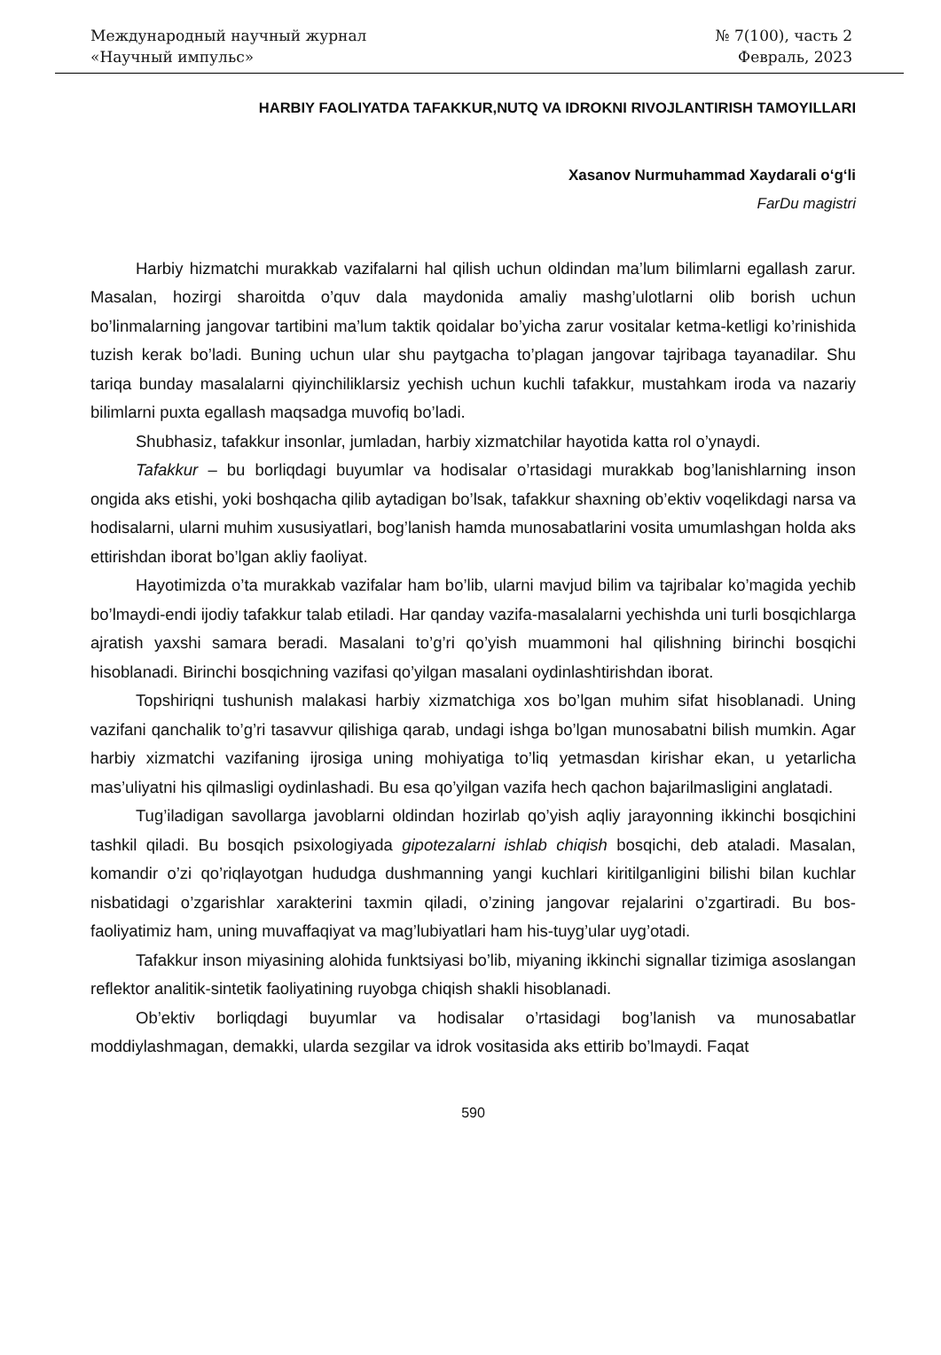Международный научный журнал
«Научный импульс»
№ 7(100), часть 2
Февраль, 2023
HARBIY FAOLIYATDA TAFAKKUR,NUTQ VA IDROKNI RIVOJLANTIRISH TAMOYILLARI
Xasanov Nurmuhammad Xaydarali o‘g‘li
FarDu magistri
Harbiy hizmatchi murakkab vazifalarni hal qilish uchun oldindan ma’lum bilimlarni egallash zarur. Masalan, hozirgi sharoitda o’quv dala maydonida amaliy mashg’ulotlarni olib borish uchun bo’linmalarning jangovar tartibini ma’lum taktik qoidalar bo’yicha zarur vositalar ketma-ketligi ko’rinishida tuzish kerak bo’ladi. Buning uchun ular shu paytgacha to’plagan jangovar tajribaga tayanadilar. Shu tariqa bunday masalalarni qiyinchiliklarsiz yechish uchun kuchli tafakkur, mustahkam iroda va nazariy bilimlarni puxta egallash maqsadga muvofiq bo’ladi.
Shubhasiz, tafakkur insonlar, jumladan, harbiy xizmatchilar hayotida katta rol o’ynaydi.
Tafakkur – bu borliqdagi buyumlar va hodisalar o’rtasidagi murakkab bog’lanishlarning inson ongida aks etishi, yoki boshqacha qilib aytadigan bo’lsak, tafakkur shaxning ob’ektiv voqelikdagi narsa va hodisalarni, ularni muhim xususiyatlari, bog’lanish hamda munosabatlarini vosita umumlashgan holda aks ettirishdan iborat bo’lgan akliy faoliyat.
Hayotimizda o’ta murakkab vazifalar ham bo’lib, ularni mavjud bilim va tajribalar ko’magida yechib bo’lmaydi-endi ijodiy tafakkur talab etiladi. Har qanday vazifa-masalalarni yechishda uni turli bosqichlarga ajratish yaxshi samara beradi. Masalani to’g’ri qo’yish muammoni hal qilishning birinchi bosqichi hisoblanadi. Birinchi bosqichning vazifasi qo’yilgan masalani oydinlashtirishdan iborat.
Topshiriqni tushunish malakasi harbiy xizmatchiga xos bo’lgan muhim sifat hisoblanadi. Uning vazifani qanchalik to’g’ri tasavvur qilishiga qarab, undagi ishga bo’lgan munosabatni bilish mumkin. Agar harbiy xizmatchi vazifaning ijrosiga uning mohiyatiga to’liq yetmasdan kirishar ekan, u yetarlicha mas’uliyatni his qilmasligi oydinlashadi. Bu esa qo’yilgan vazifa hech qachon bajarilmasligini anglatadi.
Tug’iladigan savollarga javoblarni oldindan hozirlab qo’yish aqliy jarayonning ikkinchi bosqichini tashkil qiladi. Bu bosqich psixologiyada gipotezalarni ishlab chiqish bosqichi, deb ataladi. Masalan, komandir o’zi qo’riqlayotgan hududga dushmanning yangi kuchlari kiritilganligini bilishi bilan kuchlar nisbatidagi o’zgarishlar xarakterini taxmin qiladi, o’zining jangovar rejalarini o’zgartiradi. Bu bos-faoliyatimiz ham, uning muvaffaqiyat va mag’lubiyatlari ham his-tuyg’ular uyg’otadi.
Tafakkur inson miyasining alohida funktsiyasi bo’lib, miyaning ikkinchi signallar tizimiga asoslangan reflektor analitik-sintetik faoliyatining ruyobga chiqish shakli hisoblanadi.
Ob’ektiv borliqdagi buyumlar va hodisalar o’rtasidagi bog’lanish va munosabatlar moddiylashmagan, demakki, ularda sezgilar va idrok vositasida aks ettirib bo’lmaydi. Faqat
590